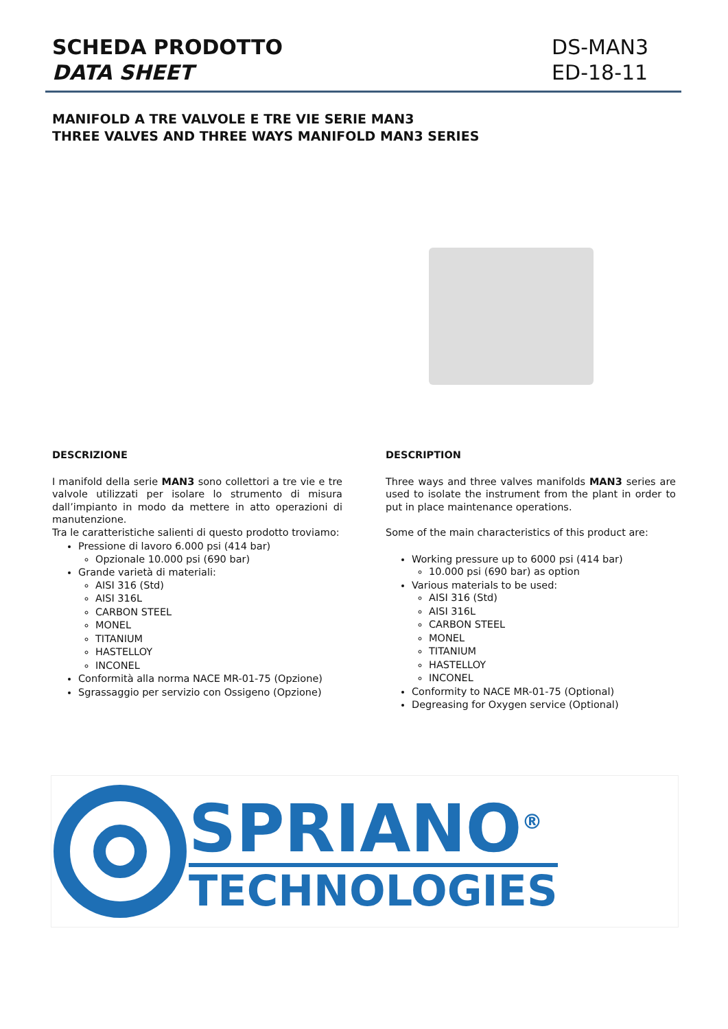SCHEDA PRODOTTO
DATA SHEET
DS-MAN3
ED-18-11
MANIFOLD A TRE VALVOLE E TRE VIE SERIE MAN3
THREE VALVES AND THREE WAYS MANIFOLD MAN3 SERIES
DESCRIZIONE
I manifold della serie MAN3 sono collettori a tre vie e tre valvole utilizzati per isolare lo strumento di misura dall’impianto in modo da mettere in atto operazioni di manutenzione.
Tra le caratteristiche salienti di questo prodotto troviamo:
Pressione di lavoro 6.000 psi (414 bar)
Opzionale 10.000 psi (690 bar)
Grande varietà di materiali:
AISI 316 (Std)
AISI 316L
CARBON STEEL
MONEL
TITANIUM
HASTELLOY
INCONEL
Conformità alla norma NACE MR-01-75 (Opzione)
Sgrassaggio per servizio con Ossigeno (Opzione)
DESCRIPTION
Three ways and three valves manifolds MAN3 series are used to isolate the instrument from the plant in order to put in place maintenance operations.
Some of the main characteristics of this product are:
Working pressure up to 6000 psi (414 bar)
10.000 psi (690 bar) as option
Various materials to be used:
AISI 316 (Std)
AISI 316L
CARBON STEEL
MONEL
TITANIUM
HASTELLOY
INCONEL
Conformity to NACE MR-01-75 (Optional)
Degreasing for Oxygen service (Optional)
SPRIANO<sup>®</sup>
TECHNOLOGIES